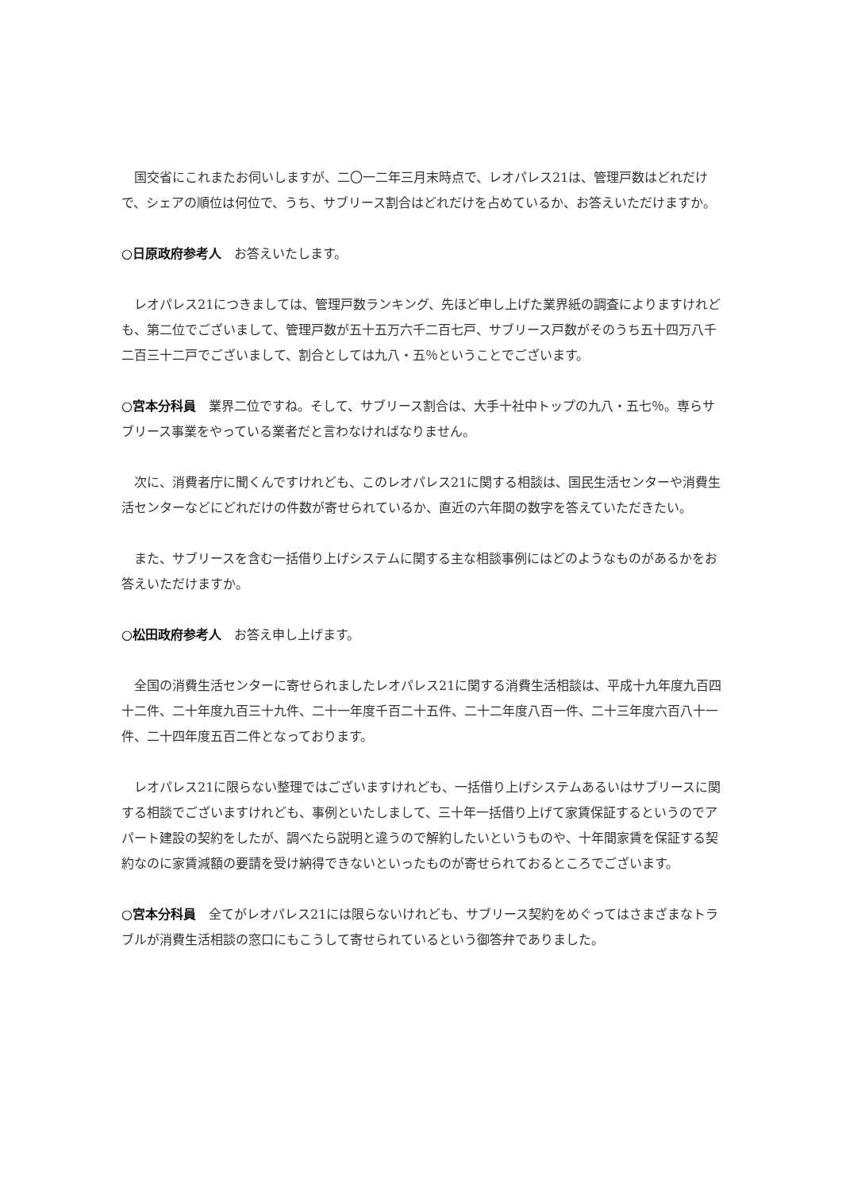国交省にこれまたお伺いしますが、二〇一二年三月末時点で、レオパレス21は、管理戸数はどれだけで、シェアの順位は何位で、うち、サブリース割合はどれだけを占めているか、お答えいただけますか。
○日原政府参考人　お答えいたします。
　レオパレス21につきましては、管理戸数ランキング、先ほど申し上げた業界紙の調査によりますけれども、第二位でございまして、管理戸数が五十五万六千二百七戸、サブリース戸数がそのうち五十四万八千二百三十二戸でございまして、割合としては九八・五％ということでございます。
○宮本分科員　業界二位ですね。そして、サブリース割合は、大手十社中トップの九八・五七％。専らサブリース事業をやっている業者だと言わなければなりません。
　次に、消費者庁に聞くんですけれども、このレオパレス21に関する相談は、国民生活センターや消費生活センターなどにどれだけの件数が寄せられているか、直近の六年間の数字を答えていただきたい。
　また、サブリースを含む一括借り上げシステムに関する主な相談事例にはどのようなものがあるかをお答えいただけますか。
○松田政府参考人　お答え申し上げます。
　全国の消費生活センターに寄せられましたレオパレス21に関する消費生活相談は、平成十九年度九百四十二件、二十年度九百三十九件、二十一年度千百二十五件、二十二年度八百一件、二十三年度六百八十一件、二十四年度五百二件となっております。
　レオパレス21に限らない整理ではございますけれども、一括借り上げシステムあるいはサブリースに関する相談でございますけれども、事例といたしまして、三十年一括借り上げて家賃保証するというのでアパート建設の契約をしたが、調べたら説明と違うので解約したいというものや、十年間家賃を保証する契約なのに家賃減額の要請を受け納得できないといったものが寄せられておるところでございます。
○宮本分科員　全てがレオパレス21には限らないけれども、サブリース契約をめぐってはさまざまなトラブルが消費生活相談の窓口にもこうして寄せられているという御答弁でありました。